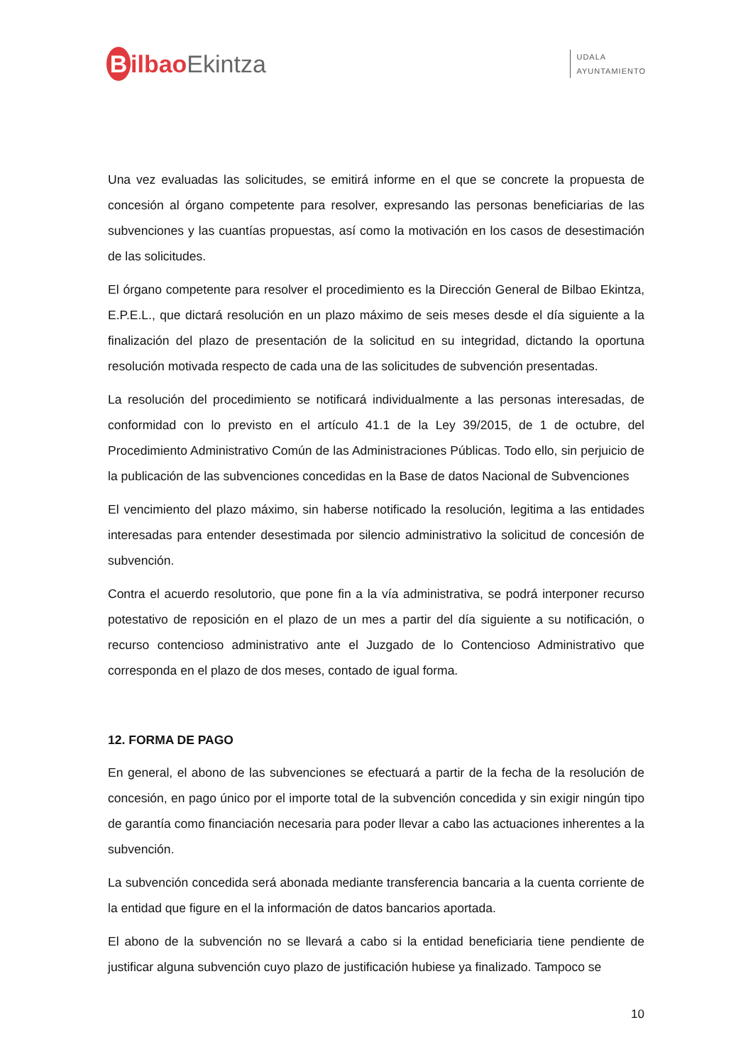Bilbao Ekintza
UDALA
AYUNTAMIENTO
Una vez evaluadas las solicitudes, se emitirá informe en el que se concrete la propuesta de concesión al órgano competente para resolver, expresando las personas beneficiarias de las subvenciones y las cuantías propuestas, así como la motivación en los casos de desestimación de las solicitudes.
El órgano competente para resolver el procedimiento es la Dirección General de Bilbao Ekintza, E.P.E.L., que dictará resolución en un plazo máximo de seis meses desde el día siguiente a la finalización del plazo de presentación de la solicitud en su integridad, dictando la oportuna resolución motivada respecto de cada una de las solicitudes de subvención presentadas.
La resolución del procedimiento se notificará individualmente a las personas interesadas, de conformidad con lo previsto en el artículo 41.1 de la Ley 39/2015, de 1 de octubre, del Procedimiento Administrativo Común de las Administraciones Públicas. Todo ello, sin perjuicio de la publicación de las subvenciones concedidas en la Base de datos Nacional de Subvenciones
El vencimiento del plazo máximo, sin haberse notificado la resolución, legitima a las entidades interesadas para entender desestimada por silencio administrativo la solicitud de concesión de subvención.
Contra el acuerdo resolutorio, que pone fin a la vía administrativa, se podrá interponer recurso potestativo de reposición en el plazo de un mes a partir del día siguiente a su notificación, o recurso contencioso administrativo ante el Juzgado de lo Contencioso Administrativo que corresponda en el plazo de dos meses, contado de igual forma.
12. FORMA DE PAGO
En general, el abono de las subvenciones se efectuará a partir de la fecha de la resolución de concesión, en pago único por el importe total de la subvención concedida y sin exigir ningún tipo de garantía como financiación necesaria para poder llevar a cabo las actuaciones inherentes a la subvención.
La subvención concedida será abonada mediante transferencia bancaria a la cuenta corriente de la entidad que figure en el la información de datos bancarios aportada.
El abono de la subvención no se llevará a cabo si la entidad beneficiaria tiene pendiente de justificar alguna subvención cuyo plazo de justificación hubiese ya finalizado. Tampoco se
10